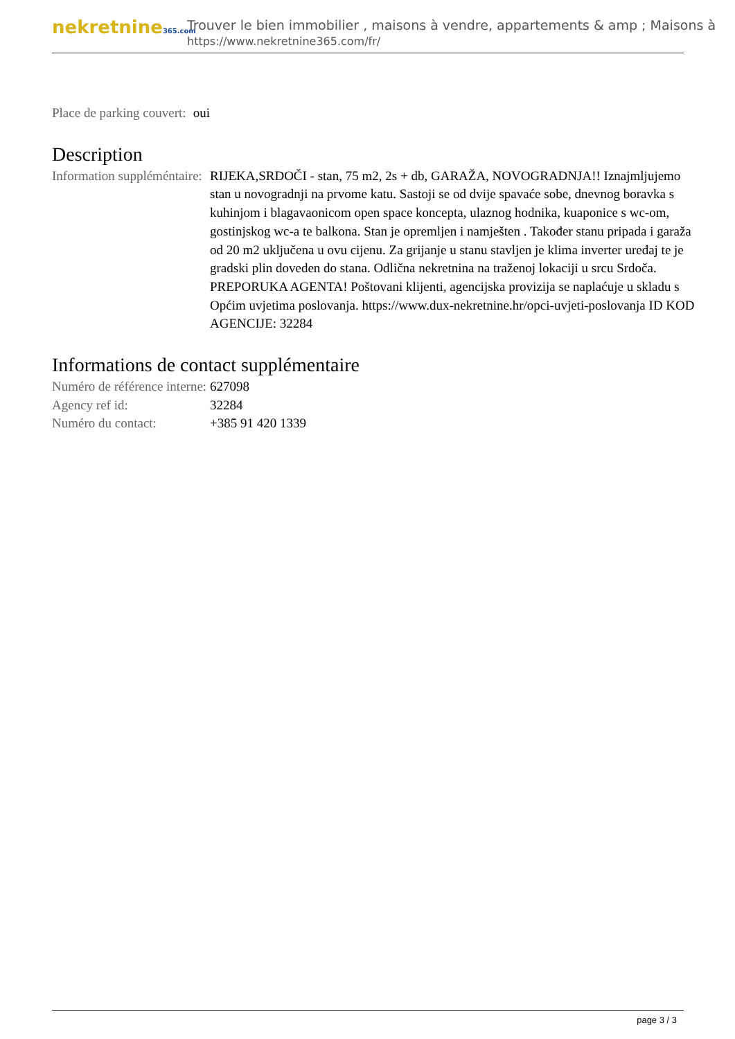nekretnine365.com
Trouver le bien immobilier , maisons à vendre, appartements & amp ; Maisons à
https://www.nekretnine365.com/fr/
| Place de parking couvert: | oui |
Description
| Information suppléméntaire: | RIJEKA,SRDOČI - stan, 75 m2, 2s + db, GARAŽA, NOVOGRADNJA!! Iznajmljujemo stan u novogradnji na prvome katu. Sastoji se od dvije spavaće sobe, dnevnog boravka s kuhinjom i blagavaonicom open space koncepta, ulaznog hodnika, kuaponice s wc-om, gostinjskog wc-a te balkona. Stan je opremljen i namješten . Također stanu pripada i garaža od 20 m2 uključena u ovu cijenu. Za grijanje u stanu stavljen je klima inverter uređaj te je gradski plin doveden do stana. Odlična nekretnina na traženoj lokaciji u srcu Srdoča. PREPORUKA AGENTA! Poštovani klijenti, agencijska provizija se naplaćuje u skladu s Općim uvjetima poslovanja. https://www.dux-nekretnine.hr/opci-uvjeti-poslovanja ID KOD AGENCIJE: 32284 |
Informations de contact supplémentaire
| Numéro de référence interne: | 627098 |
| Agency ref id: | 32284 |
| Numéro du contact: | +385 91 420 1339 |
page 3 / 3